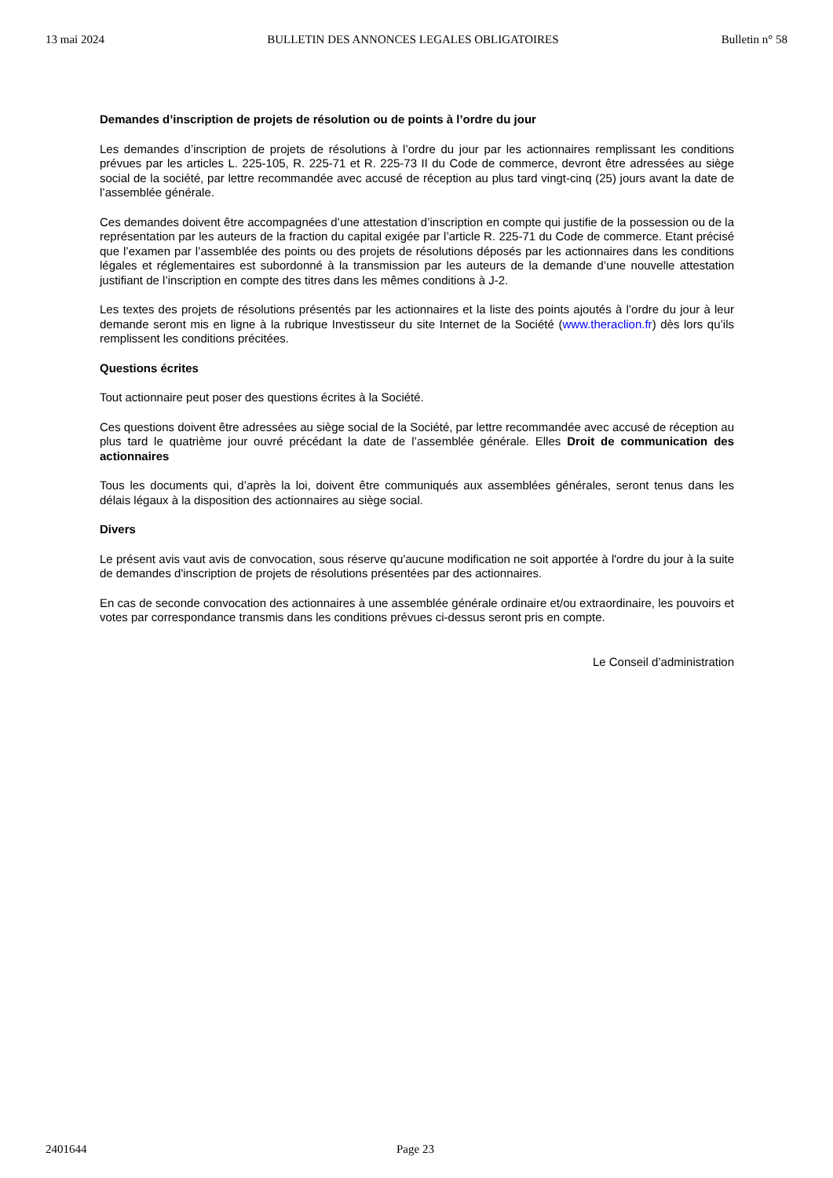13 mai 2024 BULLETIN DES ANNONCES LEGALES OBLIGATOIRES Bulletin n° 58
Demandes d’inscription de projets de résolution ou de points à l’ordre du jour
Les demandes d’inscription de projets de résolutions à l’ordre du jour par les actionnaires remplissant les conditions prévues par les articles L. 225-105, R. 225-71 et R. 225-73 II du Code de commerce, devront être adressées au siège social de la société, par lettre recommandée avec accusé de réception au plus tard vingt-cinq (25) jours avant la date de l’assemblée générale.
Ces demandes doivent être accompagnées d’une attestation d’inscription en compte qui justifie de la possession ou de la représentation par les auteurs de la fraction du capital exigée par l’article R. 225-71 du Code de commerce. Etant précisé que l’examen par l’assemblée des points ou des projets de résolutions déposés par les actionnaires dans les conditions légales et réglementaires est subordonné à la transmission par les auteurs de la demande d’une nouvelle attestation justifiant de l’inscription en compte des titres dans les mêmes conditions à J-2.
Les textes des projets de résolutions présentés par les actionnaires et la liste des points ajoutés à l’ordre du jour à leur demande seront mis en ligne à la rubrique Investisseur du site Internet de la Société (www.theraclion.fr) dès lors qu’ils remplissent les conditions précitées.
Questions écrites
Tout actionnaire peut poser des questions écrites à la Société.
Ces questions doivent être adressées au siège social de la Société, par lettre recommandée avec accusé de réception au plus tard le quatrième jour ouvré précédant la date de l’assemblée générale. Elles Droit de communication des actionnaires
Tous les documents qui, d’après la loi, doivent être communiqués aux assemblées générales, seront tenus dans les délais légaux à la disposition des actionnaires au siège social.
Divers
Le présent avis vaut avis de convocation, sous réserve qu'aucune modification ne soit apportée à l'ordre du jour à la suite de demandes d'inscription de projets de résolutions présentées par des actionnaires.
En cas de seconde convocation des actionnaires à une assemblée générale ordinaire et/ou extraordinaire, les pouvoirs et votes par correspondance transmis dans les conditions prévues ci-dessus seront pris en compte.
Le Conseil d’administration
2401644 Page 23